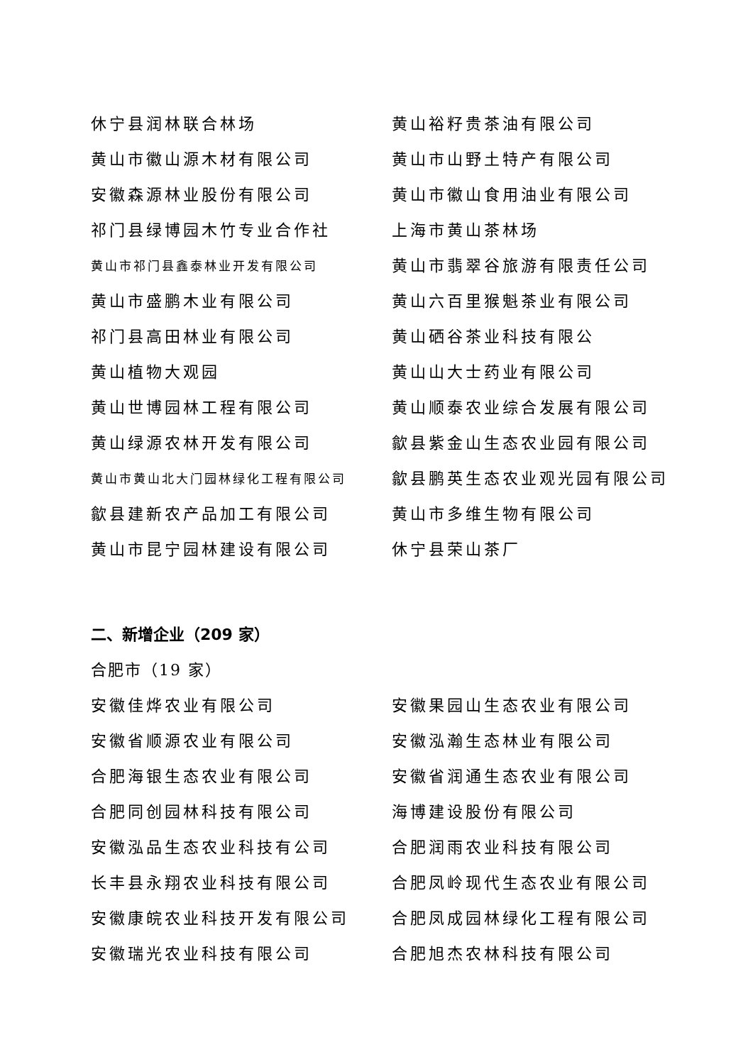休宁县润林联合林场
黄山裕籽贵茶油有限公司
黄山市徽山源木材有限公司
黄山市山野土特产有限公司
安徽森源林业股份有限公司
黄山市徽山食用油业有限公司
祁门县绿博园木竹专业合作社
上海市黄山茶林场
黄山市祁门县鑫泰林业开发有限公司
黄山市翡翠谷旅游有限责任公司
黄山市盛鹏木业有限公司
黄山六百里猴魁茶业有限公司
祁门县高田林业有限公司
黄山硒谷茶业科技有限公
黄山植物大观园
黄山山大士药业有限公司
黄山世博园林工程有限公司
黄山顺泰农业综合发展有限公司
黄山绿源农林开发有限公司
歙县紫金山生态农业园有限公司
黄山市黄山北大门园林绿化工程有限公司
歙县鹏英生态农业观光园有限公司
歙县建新农产品加工有限公司
黄山市多维生物有限公司
黄山市昆宁园林建设有限公司
休宁县荣山茶厂
二、新增企业（209 家）
合肥市（19 家）
安徽佳烨农业有限公司
安徽果园山生态农业有限公司
安徽省顺源农业有限公司
安徽泓瀚生态林业有限公司
合肥海银生态农业有限公司
安徽省润通生态农业有限公司
合肥同创园林科技有限公司
海博建设股份有限公司
安徽泓品生态农业科技有公司
合肥润雨农业科技有限公司
长丰县永翔农业科技有限公司
合肥凤岭现代生态农业有限公司
安徽康皖农业科技开发有限公司
合肥凤成园林绿化工程有限公司
安徽瑞光农业科技有限公司
合肥旭杰农林科技有限公司